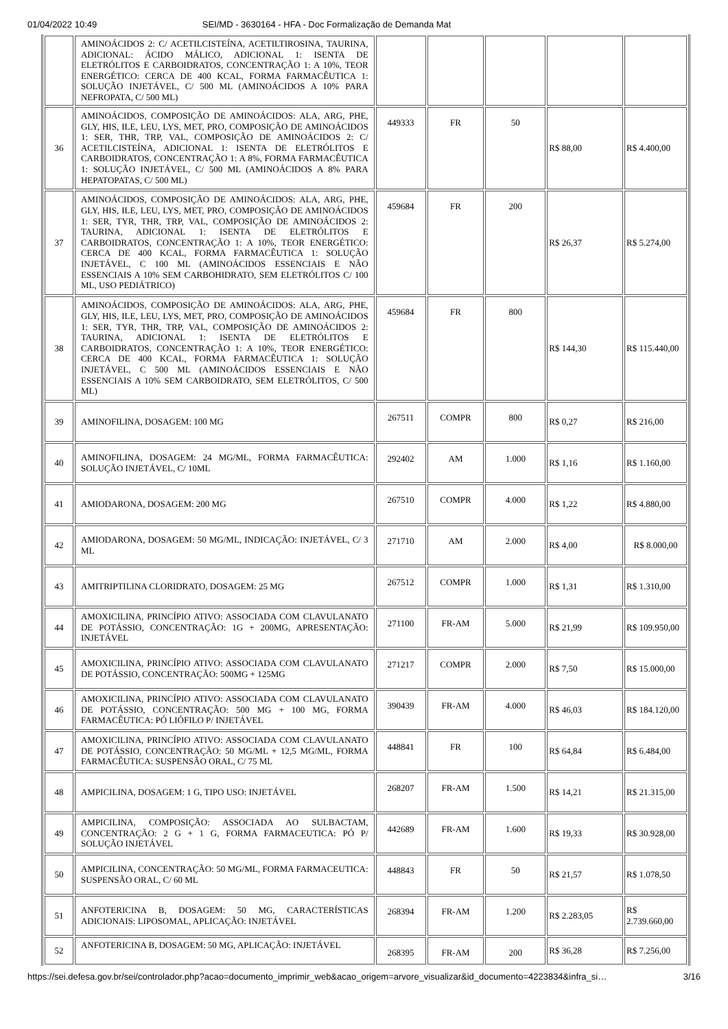01/04/2022 10:49 SEI/MD - 3630164 - HFA - Doc Formalização de Demanda Mat
| | AMINOÁCIDOS 2: C/ ACETILCISTEÍNA, ACETILTIROSINA, TAURINA, ADICIONAL: ÁCIDO MÁLICO, ADICIONAL 1: ISENTA DE ELETRÓLITOS E CARBOIDRATOS, CONCENTRAÇÃO 1: A 10%, TEOR ENERGÉTICO: CERCA DE 400 KCAL, FORMA FARMACÊUTICA 1: SOLUÇÃO INJETÁVEL, C/ 500 ML (AMINOÁCIDOS A 10% PARA NEFROPATA, C/ 500 ML) | | | | | |
| 36 | AMINOÁCIDOS, COMPOSIÇÃO DE AMINOÁCIDOS: ALA, ARG, PHE, GLY, HIS, ILE, LEU, LYS, MET, PRO, COMPOSIÇÃO DE AMINOÁCIDOS 1: SER, THR, TRP, VAL, COMPOSIÇÃO DE AMINOÁCIDOS 2: C/ ACETILCISTEÍNA, ADICIONAL 1: ISENTA DE ELETRÓLITOS E CARBOIDRATOS, CONCENTRAÇÃO 1: A 8%, FORMA FARMACÊUTICA 1: SOLUÇÃO INJETÁVEL, C/ 500 ML (AMINOÁCIDOS A 8% PARA HEPATOPATAS, C/ 500 ML) | 449333 | FR | 50 | R$ 88,00 | R$ 4.400,00 |
| 37 | AMINOÁCIDOS, COMPOSIÇÃO DE AMINOÁCIDOS: ALA, ARG, PHE, GLY, HIS, ILE, LEU, LYS, MET, PRO, COMPOSIÇÃO DE AMINOÁCIDOS 1: SER, TYR, THR, TRP, VAL, COMPOSIÇÃO DE AMINOÁCIDOS 2: TAURINA, ADICIONAL 1: ISENTA DE ELETRÓLITOS E CARBOIDRATOS, CONCENTRAÇÃO 1: A 10%, TEOR ENERGÉTICO: CERCA DE 400 KCAL, FORMA FARMACÊUTICA 1: SOLUÇÃO INJETÁVEL, C 100 ML (AMINOÁCIDOS ESSENCIAIS E NÃO ESSENCIAIS A 10% SEM CARBOHIDRATO, SEM ELETRÓLITOS C/ 100 ML, USO PEDIÁTRICO) | 459684 | FR | 200 | R$ 26,37 | R$ 5.274,00 |
| 38 | AMINOÁCIDOS, COMPOSIÇÃO DE AMINOÁCIDOS: ALA, ARG, PHE, GLY, HIS, ILE, LEU, LYS, MET, PRO, COMPOSIÇÃO DE AMINOÁCIDOS 1: SER, TYR, THR, TRP, VAL, COMPOSIÇÃO DE AMINOÁCIDOS 2: TAURINA, ADICIONAL 1: ISENTA DE ELETRÓLITOS E CARBOIDRATOS, CONCENTRAÇÃO 1: A 10%, TEOR ENERGÉTICO: CERCA DE 400 KCAL, FORMA FARMACÊUTICA 1: SOLUÇÃO INJETÁVEL, C 500 ML (AMINOÁCIDOS ESSENCIAIS E NÃO ESSENCIAIS A 10% SEM CARBOIDRATO, SEM ELETRÓLITOS, C/ 500 ML) | 459684 | FR | 800 | R$ 144,30 | R$ 115.440,00 |
| 39 | AMINOFILINA, DOSAGEM: 100 MG | 267511 | COMPR | 800 | R$ 0,27 | R$ 216,00 |
| 40 | AMINOFILINA, DOSAGEM: 24 MG/ML, FORMA FARMACÊUTICA: SOLUÇÃO INJETÁVEL, C/ 10ML | 292402 | AM | 1.000 | R$ 1,16 | R$ 1.160,00 |
| 41 | AMIODARONA, DOSAGEM: 200 MG | 267510 | COMPR | 4.000 | R$ 1,22 | R$ 4.880,00 |
| 42 | AMIODARONA, DOSAGEM: 50 MG/ML, INDICAÇÃO: INJETÁVEL, C/ 3 ML | 271710 | AM | 2.000 | R$ 4,00 | R$ 8.000,00 |
| 43 | AMITRIPTILINA CLORIDRATO, DOSAGEM: 25 MG | 267512 | COMPR | 1.000 | R$ 1,31 | R$ 1.310,00 |
| 44 | AMOXICILINA, PRINCÍPIO ATIVO: ASSOCIADA COM CLAVULANATO DE POTÁSSIO, CONCENTRAÇÃO: 1G + 200MG, APRESENTAÇÃO: INJETÁVEL | 271100 | FR-AM | 5.000 | R$ 21,99 | R$ 109.950,00 |
| 45 | AMOXICILINA, PRINCÍPIO ATIVO: ASSOCIADA COM CLAVULANATO DE POTÁSSIO, CONCENTRAÇÃO: 500MG + 125MG | 271217 | COMPR | 2.000 | R$ 7,50 | R$ 15.000,00 |
| 46 | AMOXICILINA, PRINCÍPIO ATIVO: ASSOCIADA COM CLAVULANATO DE POTÁSSIO, CONCENTRAÇÃO: 500 MG + 100 MG, FORMA FARMACÊUTICA: PÓ LIÓFILO P/ INJETÁVEL | 390439 | FR-AM | 4.000 | R$ 46,03 | R$ 184.120,00 |
| 47 | AMOXICILINA, PRINCÍPIO ATIVO: ASSOCIADA COM CLAVULANATO DE POTÁSSIO, CONCENTRAÇÃO: 50 MG/ML + 12,5 MG/ML, FORMA FARMACÊUTICA: SUSPENSÃO ORAL, C/ 75 ML | 448841 | FR | 100 | R$ 64,84 | R$ 6.484,00 |
| 48 | AMPICILINA, DOSAGEM: 1 G, TIPO USO: INJETÁVEL | 268207 | FR-AM | 1.500 | R$ 14,21 | R$ 21.315,00 |
| 49 | AMPICILINA, COMPOSIÇÃO: ASSOCIADA AO SULBACTAM, CONCENTRAÇÃO: 2 G + 1 G, FORMA FARMACEUTICA: PÓ P/ SOLUÇÃO INJETÁVEL | 442689 | FR-AM | 1.600 | R$ 19,33 | R$ 30.928,00 |
| 50 | AMPICILINA, CONCENTRAÇÃO: 50 MG/ML, FORMA FARMACEUTICA: SUSPENSÃO ORAL, C/ 60 ML | 448843 | FR | 50 | R$ 21,57 | R$ 1.078,50 |
| 51 | ANFOTERICINA B, DOSAGEM: 50 MG, CARACTERÍSTICAS ADICIONAIS: LIPOSOMAL, APLICAÇÃO: INJETÁVEL | 268394 | FR-AM | 1.200 | R$ 2.283,05 | R$ 2.739.660,00 |
| 52 | ANFOTERICINA B, DOSAGEM: 50 MG, APLICAÇÃO: INJETÁVEL | 268395 | FR-AM | 200 | R$ 36,28 | R$ 7.256,00 |
https://sei.defesa.gov.br/sei/controlador.php?acao=documento_imprimir_web&acao_origem=arvore_visualizar&id_documento=4223834&infra_si… 3/16